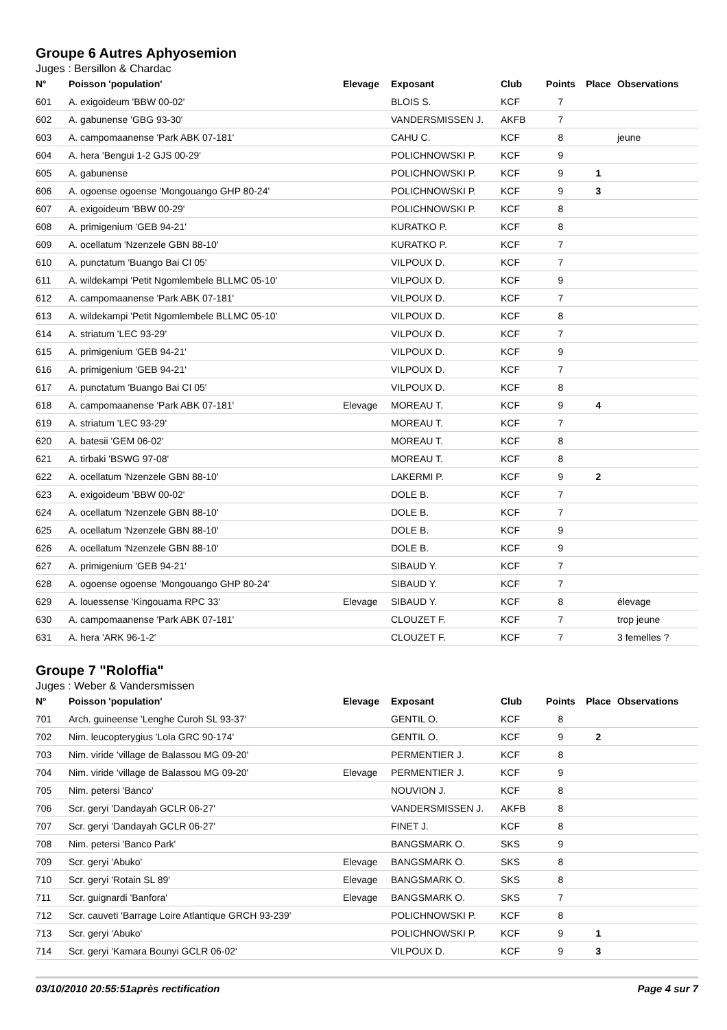Groupe 6 Autres Aphyosemion
Juges : Bersillon & Chardac
| N° | Poisson 'population' | Elevage | Exposant | Club | Points | Place | Observations |
| --- | --- | --- | --- | --- | --- | --- | --- |
| 601 | A. exigoideum 'BBW 00-02' | | BLOIS S. | KCF | 7 | | |
| 602 | A. gabunense 'GBG 93-30' | | VANDERSMISSEN J. | AKFB | 7 | | |
| 603 | A. campomaanense 'Park ABK 07-181' | | CAHU C. | KCF | 8 | | jeune |
| 604 | A. hera 'Bengui 1-2 GJS 00-29' | | POLICHNOWSKI P. | KCF | 9 | | |
| 605 | A. gabunense | | POLICHNOWSKI P. | KCF | 9 | 1 | |
| 606 | A. ogoense ogoense 'Mongouango GHP 80-24' | | POLICHNOWSKI P. | KCF | 9 | 3 | |
| 607 | A. exigoideum 'BBW 00-29' | | POLICHNOWSKI P. | KCF | 8 | | |
| 608 | A. primigenium 'GEB 94-21' | | KURATKO P. | KCF | 8 | | |
| 609 | A. ocellatum 'Nzenzele GBN 88-10' | | KURATKO P. | KCF | 7 | | |
| 610 | A. punctatum 'Buango Bai CI 05' | | VILPOUX D. | KCF | 7 | | |
| 611 | A. wildekampi 'Petit Ngomlembele BLLMC 05-10' | | VILPOUX D. | KCF | 9 | | |
| 612 | A. campomaanense 'Park ABK 07-181' | | VILPOUX D. | KCF | 7 | | |
| 613 | A. wildekampi 'Petit Ngomlembele BLLMC 05-10' | | VILPOUX D. | KCF | 8 | | |
| 614 | A. striatum 'LEC 93-29' | | VILPOUX D. | KCF | 7 | | |
| 615 | A. primigenium 'GEB 94-21' | | VILPOUX D. | KCF | 9 | | |
| 616 | A. primigenium 'GEB 94-21' | | VILPOUX D. | KCF | 7 | | |
| 617 | A. punctatum 'Buango Bai CI 05' | | VILPOUX D. | KCF | 8 | | |
| 618 | A. campomaanense 'Park ABK 07-181' | Elevage | MOREAU T. | KCF | 9 | 4 | |
| 619 | A. striatum 'LEC 93-29' | | MOREAU T. | KCF | 7 | | |
| 620 | A. batesii 'GEM 06-02' | | MOREAU T. | KCF | 8 | | |
| 621 | A. tirbaki 'BSWG 97-08' | | MOREAU T. | KCF | 8 | | |
| 622 | A. ocellatum 'Nzenzele GBN 88-10' | | LAKERMI P. | KCF | 9 | 2 | |
| 623 | A. exigoideum 'BBW 00-02' | | DOLE B. | KCF | 7 | | |
| 624 | A. ocellatum 'Nzenzele GBN 88-10' | | DOLE B. | KCF | 7 | | |
| 625 | A. ocellatum 'Nzenzele GBN 88-10' | | DOLE B. | KCF | 9 | | |
| 626 | A. ocellatum 'Nzenzele GBN 88-10' | | DOLE B. | KCF | 9 | | |
| 627 | A. primigenium 'GEB 94-21' | | SIBAUD Y. | KCF | 7 | | |
| 628 | A. ogoense ogoense 'Mongouango GHP 80-24' | | SIBAUD Y. | KCF | 7 | | |
| 629 | A. louessense 'Kingouama RPC 33' | Elevage | SIBAUD Y. | KCF | 8 | | élevage |
| 630 | A. campomaanense 'Park ABK 07-181' | | CLOUZET F. | KCF | 7 | | trop jeune |
| 631 | A. hera 'ARK 96-1-2' | | CLOUZET F. | KCF | 7 | | 3 femelles ? |
Groupe 7 "Roloffia"
Juges : Weber & Vandersmissen
| N° | Poisson 'population' | Elevage | Exposant | Club | Points | Place | Observations |
| --- | --- | --- | --- | --- | --- | --- | --- |
| 701 | Arch. guineense 'Lenghe Curoh SL 93-37' | | GENTIL O. | KCF | 8 | | |
| 702 | Nim. leucopterygius 'Lola GRC 90-174' | | GENTIL O. | KCF | 9 | 2 | |
| 703 | Nim. viride 'village de Balassou MG 09-20' | | PERMENTIER J. | KCF | 8 | | |
| 704 | Nim. viride 'village de Balassou MG 09-20' | Elevage | PERMENTIER J. | KCF | 9 | | |
| 705 | Nim. petersi 'Banco' | | NOUVION J. | KCF | 8 | | |
| 706 | Scr. geryi 'Dandayah GCLR 06-27' | | VANDERSMISSEN J. | AKFB | 8 | | |
| 707 | Scr. geryi 'Dandayah GCLR 06-27' | | FINET J. | KCF | 8 | | |
| 708 | Nim. petersi 'Banco Park' | | BANGSMARK O. | SKS | 9 | | |
| 709 | Scr. geryi 'Abuko' | Elevage | BANGSMARK O. | SKS | 8 | | |
| 710 | Scr. geryi 'Rotain SL 89' | Elevage | BANGSMARK O. | SKS | 8 | | |
| 711 | Scr. guignardi 'Banfora' | Elevage | BANGSMARK O. | SKS | 7 | | |
| 712 | Scr. cauveti 'Barrage Loire Atlantique GRCH 93-239' | | POLICHNOWSKI P. | KCF | 8 | | |
| 713 | Scr. geryi 'Abuko' | | POLICHNOWSKI P. | KCF | 9 | 1 | |
| 714 | Scr. geryi 'Kamara Bounyi GCLR 06-02' | | VILPOUX D. | KCF | 9 | 3 | |
03/10/2010 20:55:51après rectification Page 4 sur 7